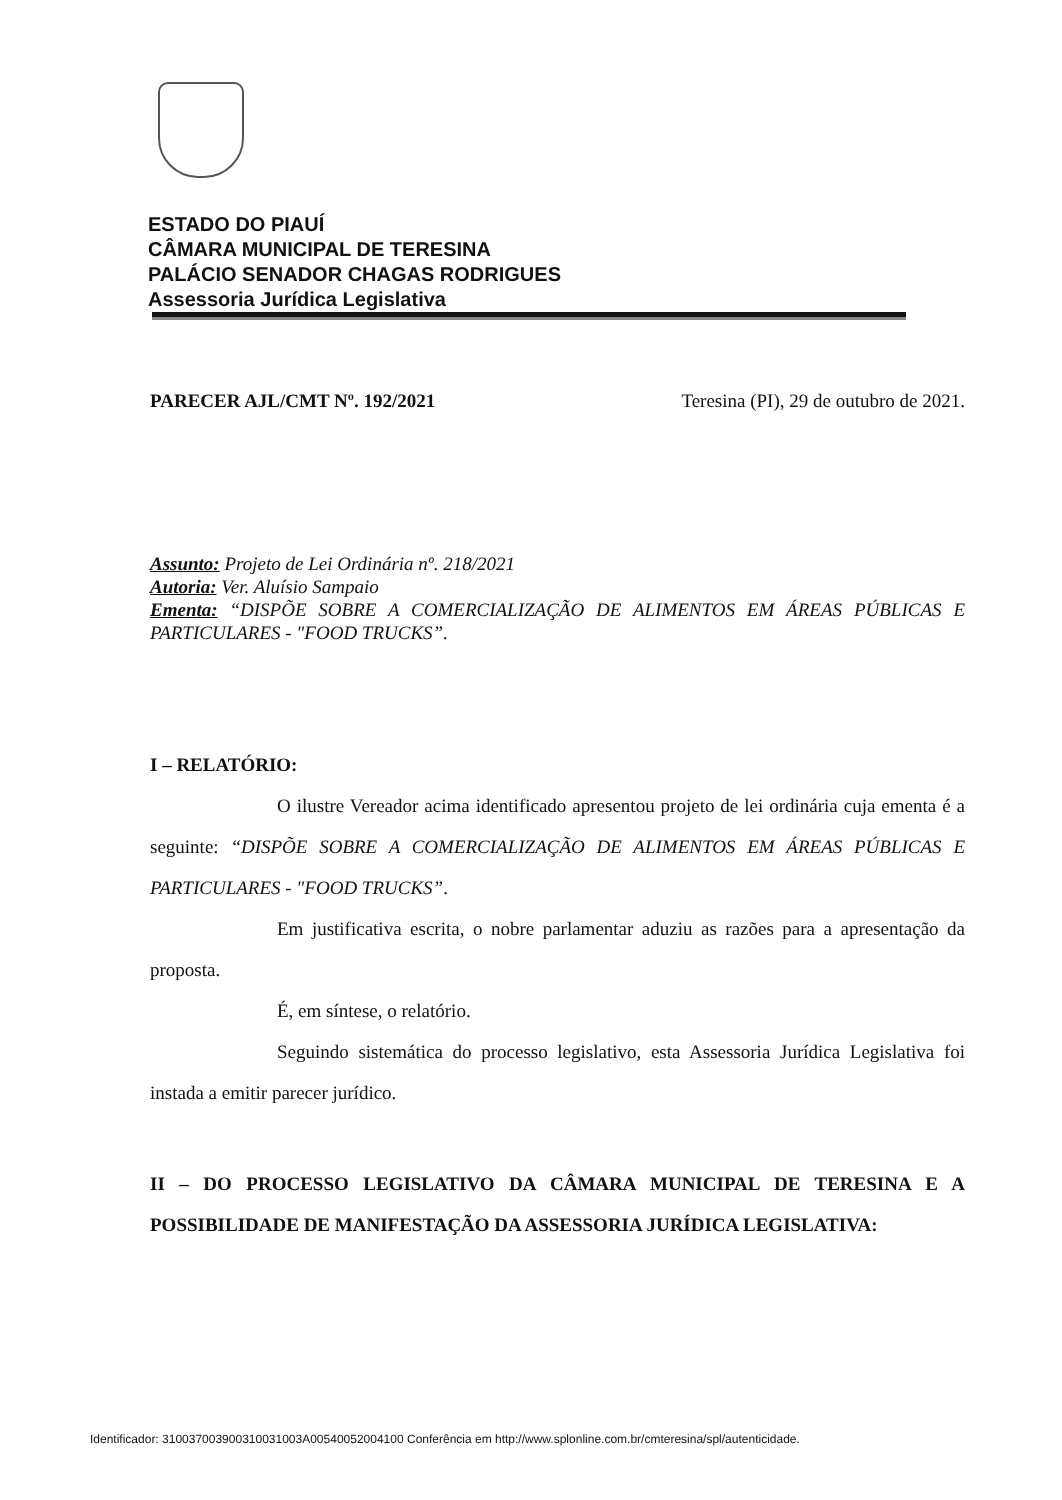ESTADO DO PIAUÍ
CÂMARA MUNICIPAL DE TERESINA
PALÁCIO SENADOR CHAGAS RODRIGUES
Assessoria Jurídica Legislativa
PARECER AJL/CMT Nº. 192/2021 Teresina (PI), 29 de outubro de 2021.
Assunto: Projeto de Lei Ordinária nº. 218/2021
Autoria: Ver. Aluísio Sampaio
Ementa: “DISPÕE SOBRE A COMERCIALIZAÇÃO DE ALIMENTOS EM ÁREAS PÚBLICAS E PARTICULARES - "FOOD TRUCKS”.
I – RELATÓRIO:
O ilustre Vereador acima identificado apresentou projeto de lei ordinária cuja ementa é a seguinte: “DISPÕE SOBRE A COMERCIALIZAÇÃO DE ALIMENTOS EM ÁREAS PÚBLICAS E PARTICULARES - "FOOD TRUCKS”.
Em justificativa escrita, o nobre parlamentar aduziu as razões para a apresentação da proposta.
É, em síntese, o relatório.
Seguindo sistemática do processo legislativo, esta Assessoria Jurídica Legislativa foi instada a emitir parecer jurídico.
II – DO PROCESSO LEGISLATIVO DA CÂMARA MUNICIPAL DE TERESINA E A POSSIBILIDADE DE MANIFESTAÇÃO DA ASSESSORIA JURÍDICA LEGISLATIVA:
Identificador: 310037003900310031003A00540052004100 Conferência em http://www.splonline.com.br/cmteresina/spl/autenticidade.